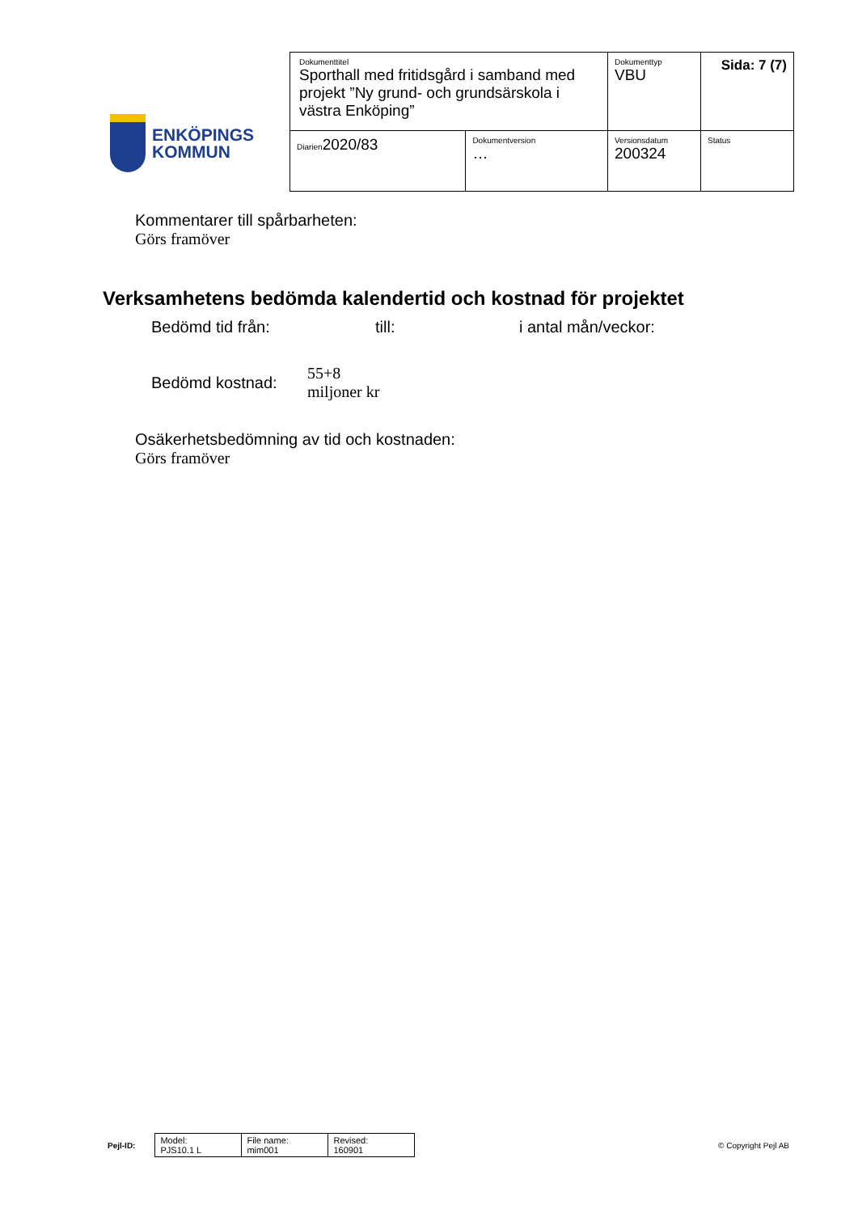ENKÖPINGS
KOMMUN
| Dokumenttitel Sporthall med fritidsgård i samband med projekt ”Ny grund- och grundsärskola i västra Enköping” | | Dokumenttyp VBU | Sida: 7 (7) |
| Diarien 2020/83 | Dokumentversion … | Versionsdatum 200324 | Status |
Kommentarer till spårbarheten:
Görs framöver
Verksamhetens bedömda kalendertid och kostnad för projektet
Bedömd tid från: till: i antal mån/veckor:
Bedömd kostnad: 55+8
miljoner kr
Osäkerhetsbedömning av tid och kostnaden:
Görs framöver
Pejl-ID:
| Model: PJS10.1 L | File name: mim001 | Revised: 160901 |
© Copyright Pejl AB